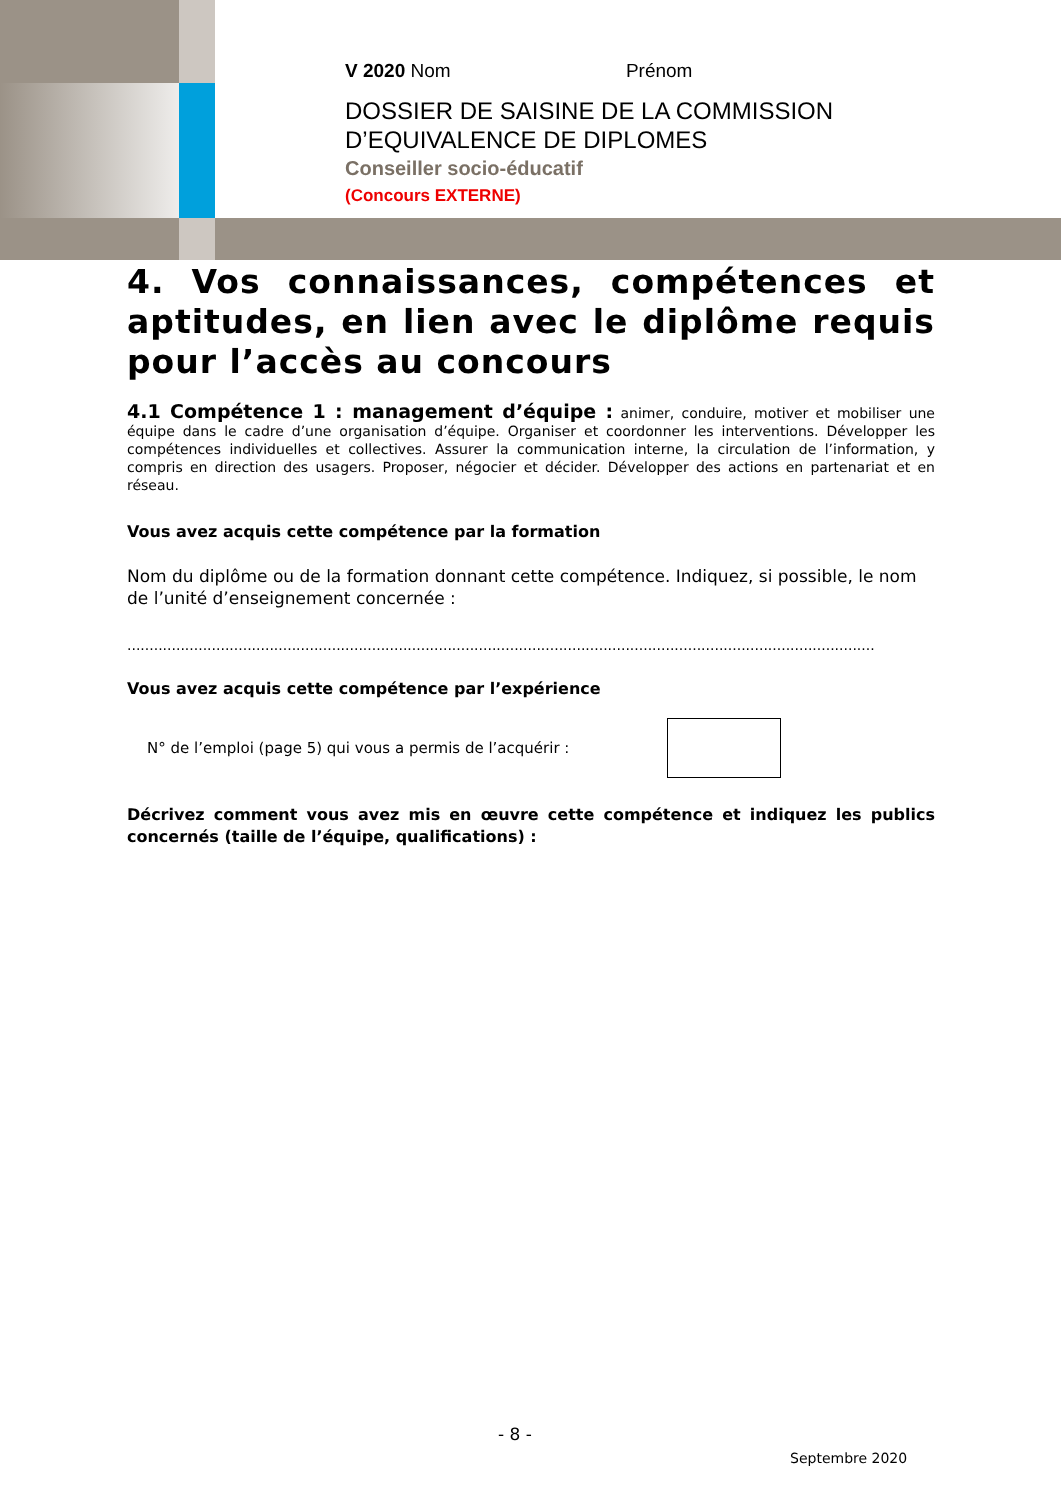V 2020 Nom Prénom
DOSSIER DE SAISINE DE LA COMMISSION
D’EQUIVALENCE DE DIPLOMES
Conseiller socio-éducatif
(Concours EXTERNE)
4. Vos connaissances, compétences et aptitudes, en lien avec le diplôme requis pour l’accès au concours
4.1 Compétence 1 : management d’équipe : animer, conduire, motiver et mobiliser une équipe dans le cadre d’une organisation d’équipe. Organiser et coordonner les interventions. Développer les compétences individuelles et collectives. Assurer la communication interne, la circulation de l’information, y compris en direction des usagers. Proposer, négocier et décider. Développer des actions en partenariat et en réseau.
Vous avez acquis cette compétence par la formation
Nom du diplôme ou de la formation donnant cette compétence. Indiquez, si possible, le nom de l’unité d’enseignement concernée :
........................................................................................................................................................................
Vous avez acquis cette compétence par l’expérience
N° de l’emploi (page 5) qui vous a permis de l’acquérir :
Décrivez comment vous avez mis en œuvre cette compétence et indiquez les publics concernés (taille de l’équipe, qualifications) :
- 8 -
Septembre 2020